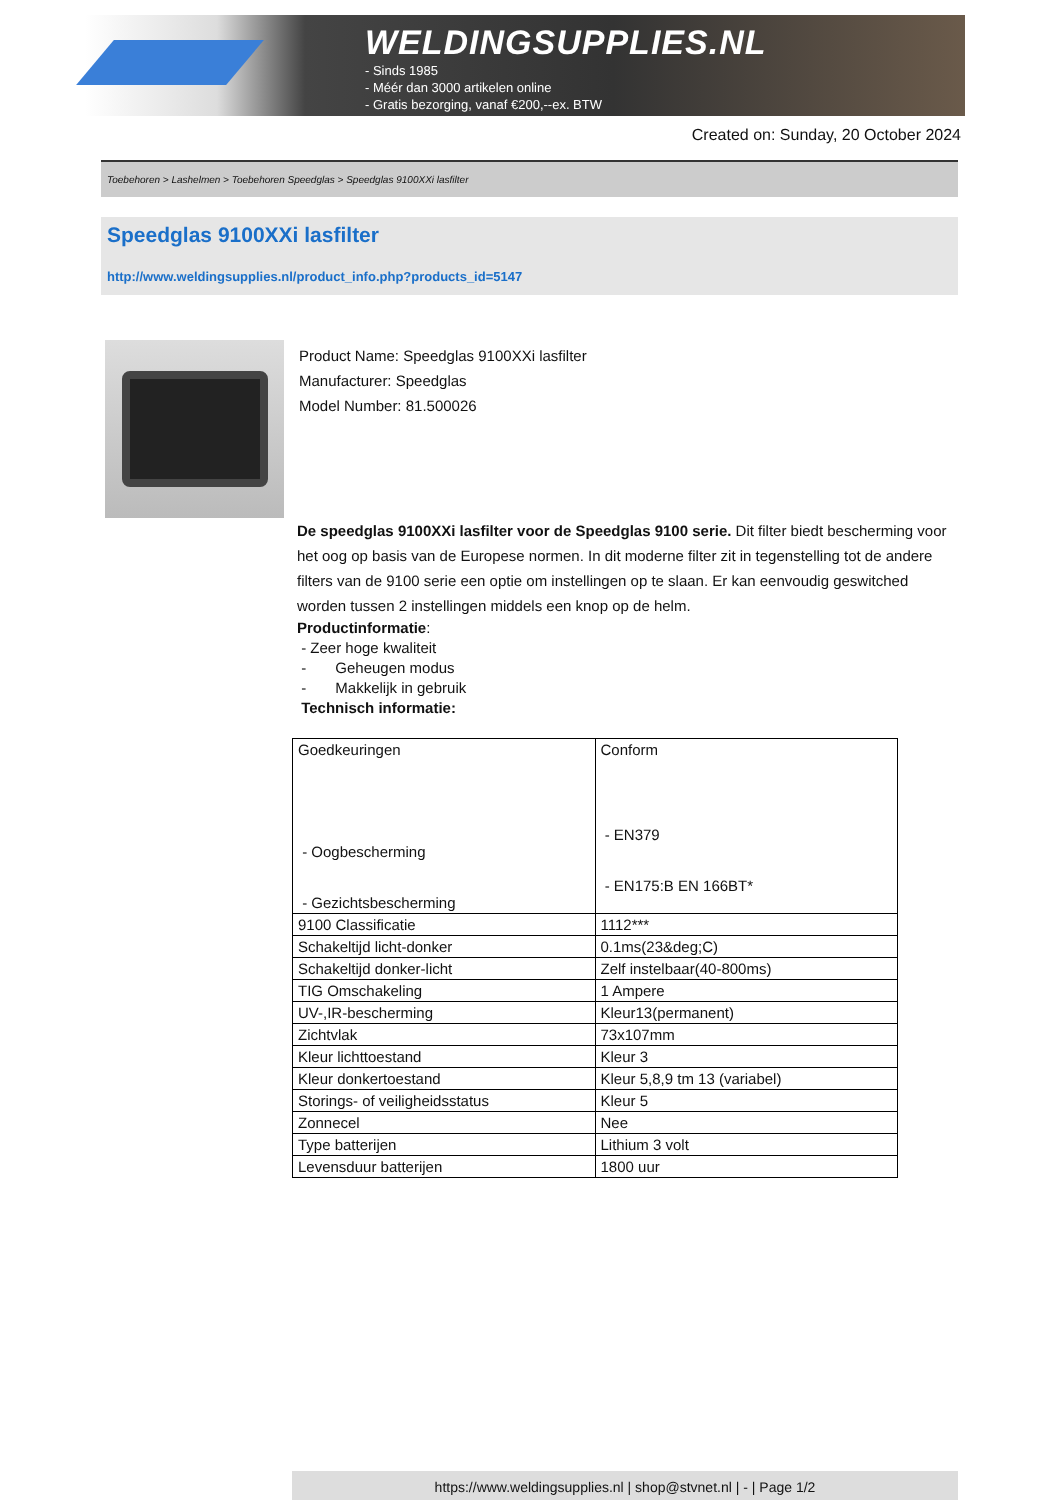WELDINGSUPPLIES.NL
- Sinds 1985
- Méér dan 3000 artikelen online
- Gratis bezorging, vanaf €200,--ex. BTW
Created on: Sunday, 20 October 2024
Toebehoren > Lashelmen > Toebehoren Speedglas > Speedglas 9100XXi lasfilter
Speedglas 9100XXi lasfilter
http://www.weldingsupplies.nl/product_info.php?products_id=5147
Product Name: Speedglas 9100XXi lasfilter
Manufacturer: Speedglas
Model Number: 81.500026
De speedglas 9100XXi lasfilter voor de Speedglas 9100 serie. Dit filter biedt bescherming voor het oog op basis van de Europese normen. In dit moderne filter zit in tegenstelling tot de andere filters van de 9100 serie een optie om instellingen op te slaan. Er kan eenvoudig geswitched worden tussen 2 instellingen middels een knop op de helm.
Productinformatie:
- Zeer hoge kwaliteit
- Geheugen modus
- Makkelijk in gebruik
Technisch informatie:
| Goedkeuringen - Oogbescherming - Gezichtsbescherming | Conform - EN379 - EN175:B EN 166BT* |
| 9100 Classificatie | 1112*** |
| Schakeltijd licht-donker | 0.1ms(23&deg;C) |
| Schakeltijd donker-licht | Zelf instelbaar(40-800ms) |
| TIG Omschakeling | 1 Ampere |
| UV-,IR-bescherming | Kleur13(permanent) |
| Zichtvlak | 73x107mm |
| Kleur lichttoestand | Kleur 3 |
| Kleur donkertoestand | Kleur 5,8,9 tm 13 (variabel) |
| Storings- of veiligheidsstatus | Kleur 5 |
| Zonnecel | Nee |
| Type batterijen | Lithium 3 volt |
| Levensduur batterijen | 1800 uur |
https://www.weldingsupplies.nl | shop@stvnet.nl | - | Page 1/2